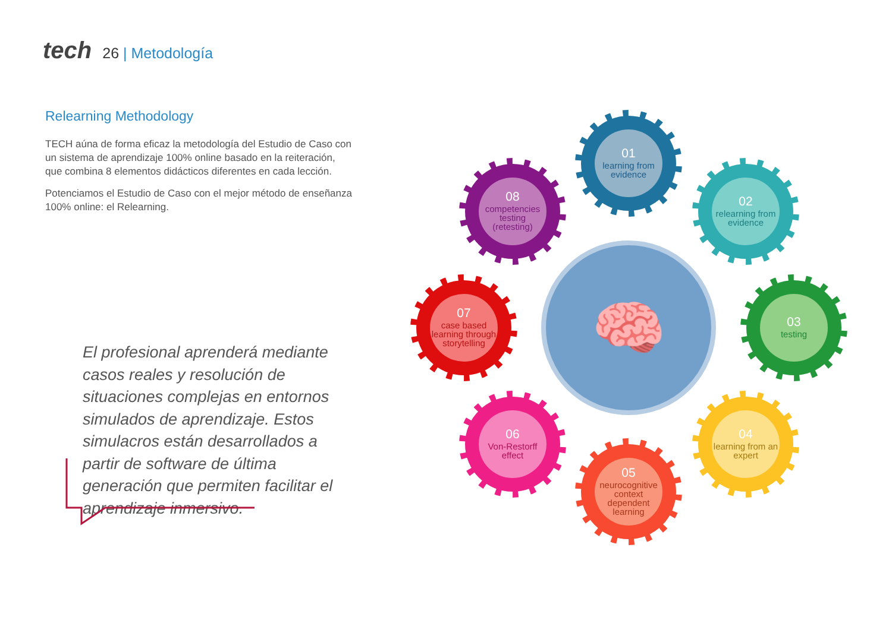tech
26 | Metodología
Relearning Methodology
TECH aúna de forma eficaz la metodología del Estudio de Caso con un sistema de aprendizaje 100% online basado en la reiteración, que combina 8 elementos didácticos diferentes en cada lección.
Potenciamos el Estudio de Caso con el mejor método de enseñanza 100% online: el Relearning.
El profesional aprenderá mediante casos reales y resolución de situaciones complejas en entornos simulados de aprendizaje. Estos simulacros están desarrollados a partir de software de última generación que permiten facilitar el aprendizaje inmersivo.
🧠
01
learning from evidence
02
relearning from evidence
03
testing
04
learning from an expert
05
neurocognitive context dependent learning
06
Von-Restorff effect
07
case based learning through storytelling
08
competencies testing (retesting)